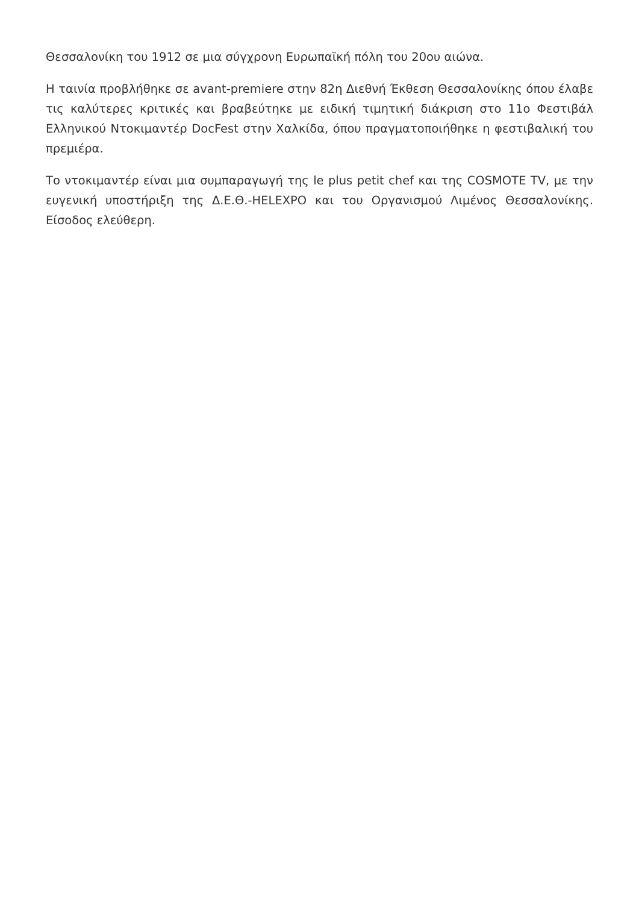Θεσσαλονίκη του 1912 σε μια σύγχρονη Ευρωπαϊκή πόλη του 20ου αιώνα.
Η ταινία προβλήθηκε σε avant-premiere στην 82η Διεθνή Έκθεση Θεσσαλονίκης όπου έλαβε τις καλύτερες κριτικές και βραβεύτηκε με ειδική τιμητική διάκριση στο 11ο Φεστιβάλ Ελληνικού Ντοκιμαντέρ DocFest στην Χαλκίδα, όπου πραγματοποιήθηκε η φεστιβαλική του πρεμιέρα.
Το ντοκιμαντέρ είναι μια συμπαραγωγή της le plus petit chef και της COSMOTE TV, με την ευγενική υποστήριξη της Δ.Ε.Θ.-HELEXPO και του Οργανισμού Λιμένος Θεσσαλονίκης. Είσοδος ελεύθερη.